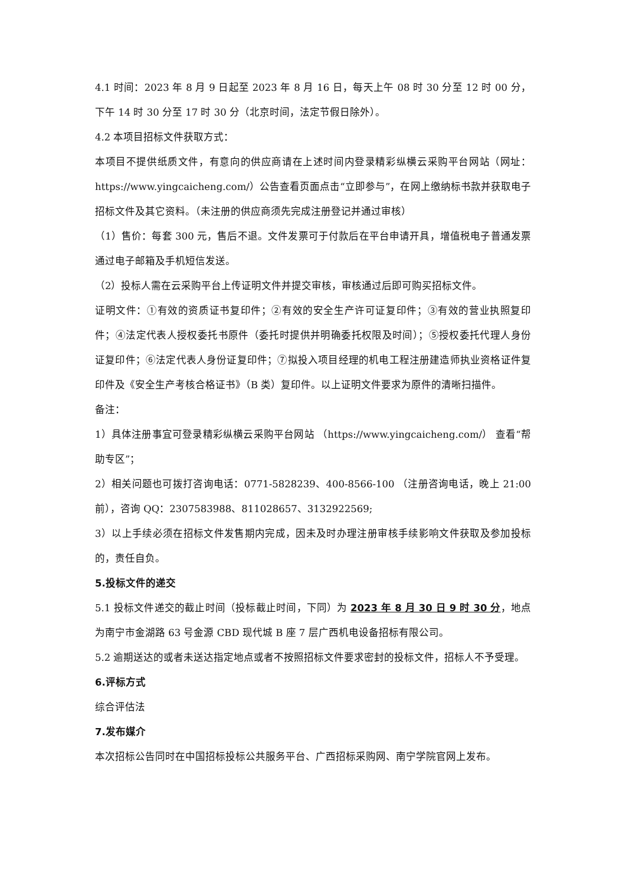4.1 时间：2023 年 8 月 9 日起至 2023 年 8 月 16 日，每天上午 08 时 30 分至 12 时 00 分，下午 14 时 30 分至 17 时 30 分（北京时间，法定节假日除外）。
4.2 本项目招标文件获取方式：
本项目不提供纸质文件，有意向的供应商请在上述时间内登录精彩纵横云采购平台网站（网址：https://www.yingcaicheng.com/）公告查看页面点击“立即参与”，在网上缴纳标书款并获取电子招标文件及其它资料。（未注册的供应商须先完成注册登记并通过审核）
（1）售价：每套 300 元，售后不退。文件发票可于付款后在平台申请开具，增值税电子普通发票通过电子邮箱及手机短信发送。
（2）投标人需在云采购平台上传证明文件并提交审核，审核通过后即可购买招标文件。
证明文件：①有效的资质证书复印件；②有效的安全生产许可证复印件；③有效的营业执照复印件；④法定代表人授权委托书原件（委托时提供并明确委托权限及时间）；⑤授权委托代理人身份证复印件；⑥法定代表人身份证复印件；⑦拟投入项目经理的机电工程注册建造师执业资格证件复印件及《安全生产考核合格证书》（B 类）复印件。以上证明文件要求为原件的清晰扫描件。
备注：
1）具体注册事宜可登录精彩纵横云采购平台网站 （https://www.yingcaicheng.com/） 查看“帮助专区”；
2）相关问题也可拨打咨询电话：0771-5828239、400-8566-100 （注册咨询电话，晚上 21:00 前），咨询 QQ：2307583988、811028657、3132922569;
3）以上手续必须在招标文件发售期内完成，因未及时办理注册审核手续影响文件获取及参加投标的，责任自负。
5.投标文件的递交
5.1 投标文件递交的截止时间（投标截止时间，下同）为 2023 年 8 月 30 日 9 时 30 分，地点为南宁市金湖路 63 号金源 CBD 现代城 B 座 7 层广西机电设备招标有限公司。
5.2 逾期送达的或者未送达指定地点或者不按照招标文件要求密封的投标文件，招标人不予受理。
6.评标方式
综合评估法
7.发布媒介
本次招标公告同时在中国招标投标公共服务平台、广西招标采购网、南宁学院官网上发布。